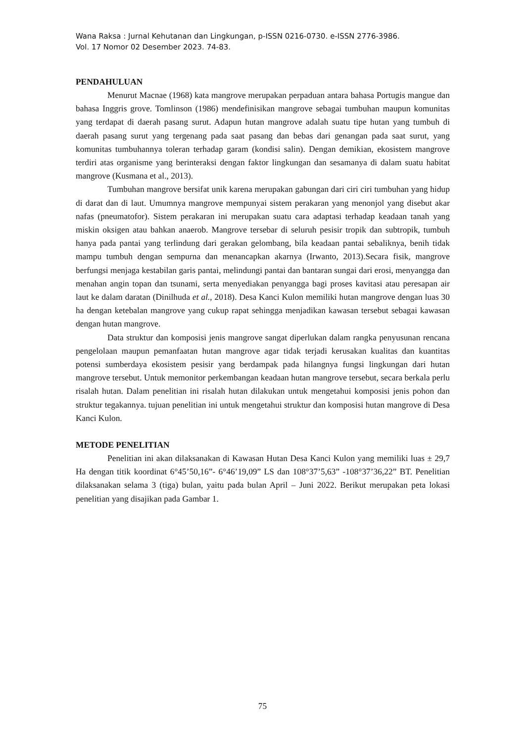Wana Raksa : Jurnal Kehutanan dan Lingkungan, p-ISSN 0216-0730. e-ISSN 2776-3986.
Vol. 17 Nomor 02 Desember 2023. 74-83.
PENDAHULUAN
Menurut Macnae (1968) kata mangrove merupakan perpaduan antara bahasa Portugis mangue dan bahasa Inggris grove. Tomlinson (1986) mendefinisikan mangrove sebagai tumbuhan maupun komunitas yang terdapat di daerah pasang surut. Adapun hutan mangrove adalah suatu tipe hutan yang tumbuh di daerah pasang surut yang tergenang pada saat pasang dan bebas dari genangan pada saat surut, yang komunitas tumbuhannya toleran terhadap garam (kondisi salin). Dengan demikian, ekosistem mangrove terdiri atas organisme yang berinteraksi dengan faktor lingkungan dan sesamanya di dalam suatu habitat mangrove (Kusmana et al., 2013).
Tumbuhan mangrove bersifat unik karena merupakan gabungan dari ciri ciri tumbuhan yang hidup di darat dan di laut. Umumnya mangrove mempunyai sistem perakaran yang menonjol yang disebut akar nafas (pneumatofor). Sistem perakaran ini merupakan suatu cara adaptasi terhadap keadaan tanah yang miskin oksigen atau bahkan anaerob. Mangrove tersebar di seluruh pesisir tropik dan subtropik, tumbuh hanya pada pantai yang terlindung dari gerakan gelombang, bila keadaan pantai sebaliknya, benih tidak mampu tumbuh dengan sempurna dan menancapkan akarnya (Irwanto, 2013).Secara fisik, mangrove berfungsi menjaga kestabilan garis pantai, melindungi pantai dan bantaran sungai dari erosi, menyangga dan menahan angin topan dan tsunami, serta menyediakan penyangga bagi proses kavitasi atau peresapan air laut ke dalam daratan (Dinilhuda et al., 2018). Desa Kanci Kulon memiliki hutan mangrove dengan luas 30 ha dengan ketebalan mangrove yang cukup rapat sehingga menjadikan kawasan tersebut sebagai kawasan dengan hutan mangrove.
Data struktur dan komposisi jenis mangrove sangat diperlukan dalam rangka penyusunan rencana pengelolaan maupun pemanfaatan hutan mangrove agar tidak terjadi kerusakan kualitas dan kuantitas potensi sumberdaya ekosistem pesisir yang berdampak pada hilangnya fungsi lingkungan dari hutan mangrove tersebut. Untuk memonitor perkembangan keadaan hutan mangrove tersebut, secara berkala perlu risalah hutan. Dalam penelitian ini risalah hutan dilakukan untuk mengetahui komposisi jenis pohon dan struktur tegakannya. tujuan penelitian ini untuk mengetahui struktur dan komposisi hutan mangrove di Desa Kanci Kulon.
METODE PENELITIAN
Penelitian ini akan dilaksanakan di Kawasan Hutan Desa Kanci Kulon yang memiliki luas ± 29,7 Ha dengan titik koordinat 6°45’50,16”- 6°46’19,09” LS dan 108°37’5,63” -108°37’36,22” BT. Penelitian dilaksanakan selama 3 (tiga) bulan, yaitu pada bulan April – Juni 2022. Berikut merupakan peta lokasi penelitian yang disajikan pada Gambar 1.
75